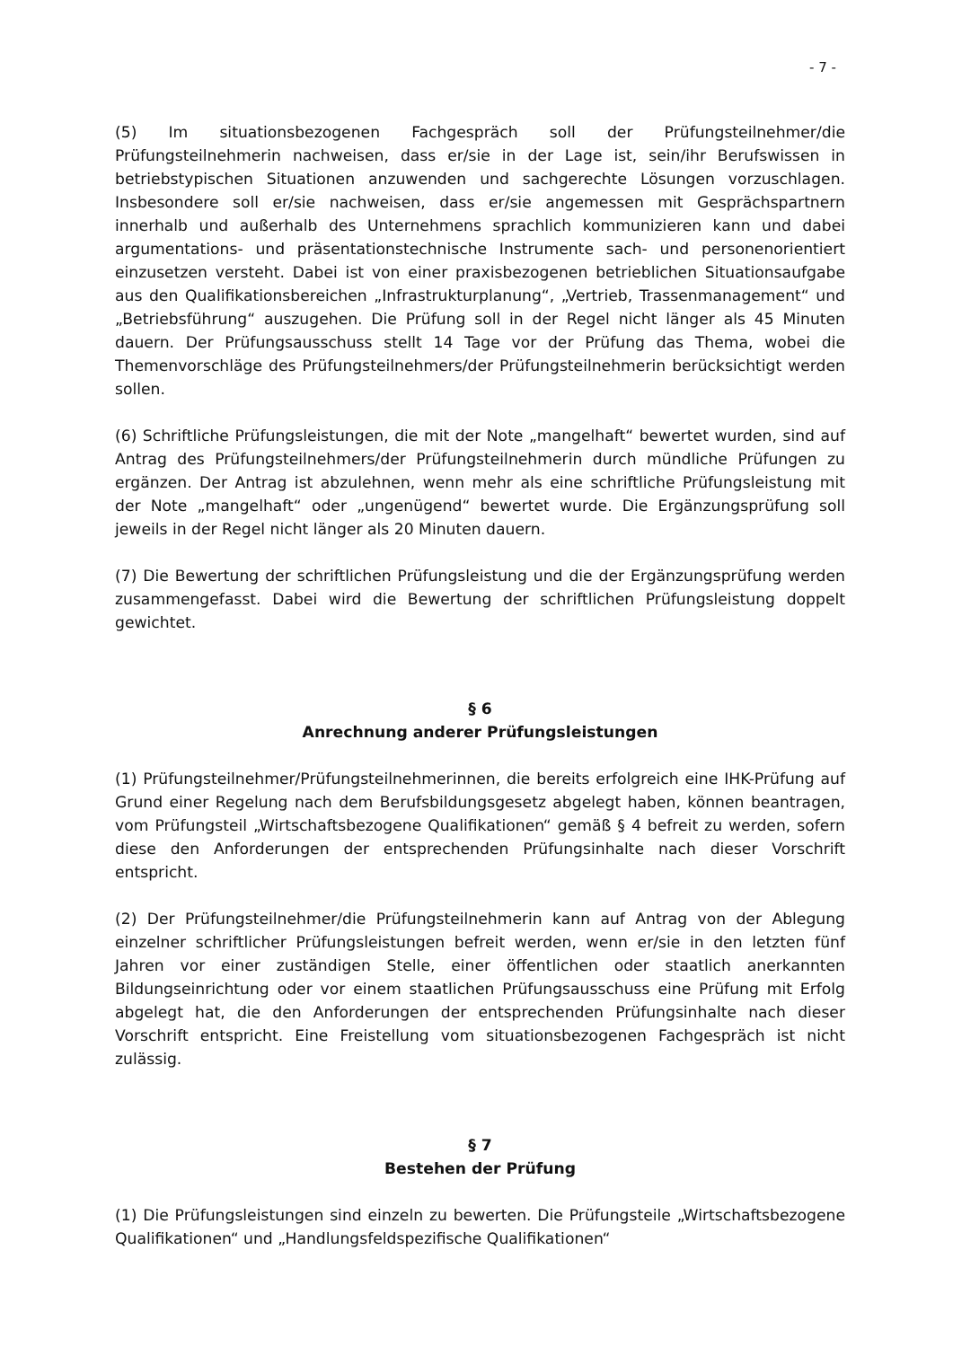- 7 -
(5) Im situationsbezogenen Fachgespräch soll der Prüfungsteilnehmer/die Prüfungsteilnehmerin nachweisen, dass er/sie in der Lage ist, sein/ihr Berufswissen in betriebstypischen Situationen anzuwenden und sachgerechte Lösungen vorzuschlagen. Insbesondere soll er/sie nachweisen, dass er/sie angemessen mit Gesprächspartnern innerhalb und außerhalb des Unternehmens sprachlich kommunizieren kann und dabei argumentations- und präsentationstechnische Instrumente sach- und personenorientiert einzusetzen versteht. Dabei ist von einer praxisbezogenen betrieblichen Situationsaufgabe aus den Qualifikationsbereichen „Infrastrukturplanung“, „Vertrieb, Trassenmanagement“ und „Betriebsführung“ auszugehen. Die Prüfung soll in der Regel nicht länger als 45 Minuten dauern. Der Prüfungsausschuss stellt 14 Tage vor der Prüfung das Thema, wobei die Themenvorschläge des Prüfungsteilnehmers/der Prüfungsteilnehmerin berücksichtigt werden sollen.
(6) Schriftliche Prüfungsleistungen, die mit der Note „mangelhaft“ bewertet wurden, sind auf Antrag des Prüfungsteilnehmers/der Prüfungsteilnehmerin durch mündliche Prüfungen zu ergänzen. Der Antrag ist abzulehnen, wenn mehr als eine schriftliche Prüfungsleistung mit der Note „mangelhaft“ oder „ungenügend“ bewertet wurde. Die Ergänzungsprüfung soll jeweils in der Regel nicht länger als 20 Minuten dauern.
(7) Die Bewertung der schriftlichen Prüfungsleistung und die der Ergänzungsprüfung werden zusammengefasst. Dabei wird die Bewertung der schriftlichen Prüfungsleistung doppelt gewichtet.
§ 6
Anrechnung anderer Prüfungsleistungen
(1) Prüfungsteilnehmer/Prüfungsteilnehmerinnen, die bereits erfolgreich eine IHK-Prüfung auf Grund einer Regelung nach dem Berufsbildungsgesetz abgelegt haben, können beantragen, vom Prüfungsteil „Wirtschaftsbezogene Qualifikationen“ gemäß § 4 befreit zu werden, sofern diese den Anforderungen der entsprechenden Prüfungsinhalte nach dieser Vorschrift entspricht.
(2) Der Prüfungsteilnehmer/die Prüfungsteilnehmerin kann auf Antrag von der Ablegung einzelner schriftlicher Prüfungsleistungen befreit werden, wenn er/sie in den letzten fünf Jahren vor einer zuständigen Stelle, einer öffentlichen oder staatlich anerkannten Bildungseinrichtung oder vor einem staatlichen Prüfungsausschuss eine Prüfung mit Erfolg abgelegt hat, die den Anforderungen der entsprechenden Prüfungsinhalte nach dieser Vorschrift entspricht. Eine Freistellung vom situationsbezogenen Fachgespräch ist nicht zulässig.
§ 7
Bestehen der Prüfung
(1) Die Prüfungsleistungen sind einzeln zu bewerten. Die Prüfungsteile „Wirtschaftsbezogene Qualifikationen“ und „Handlungsfeldspezifische Qualifikationen“